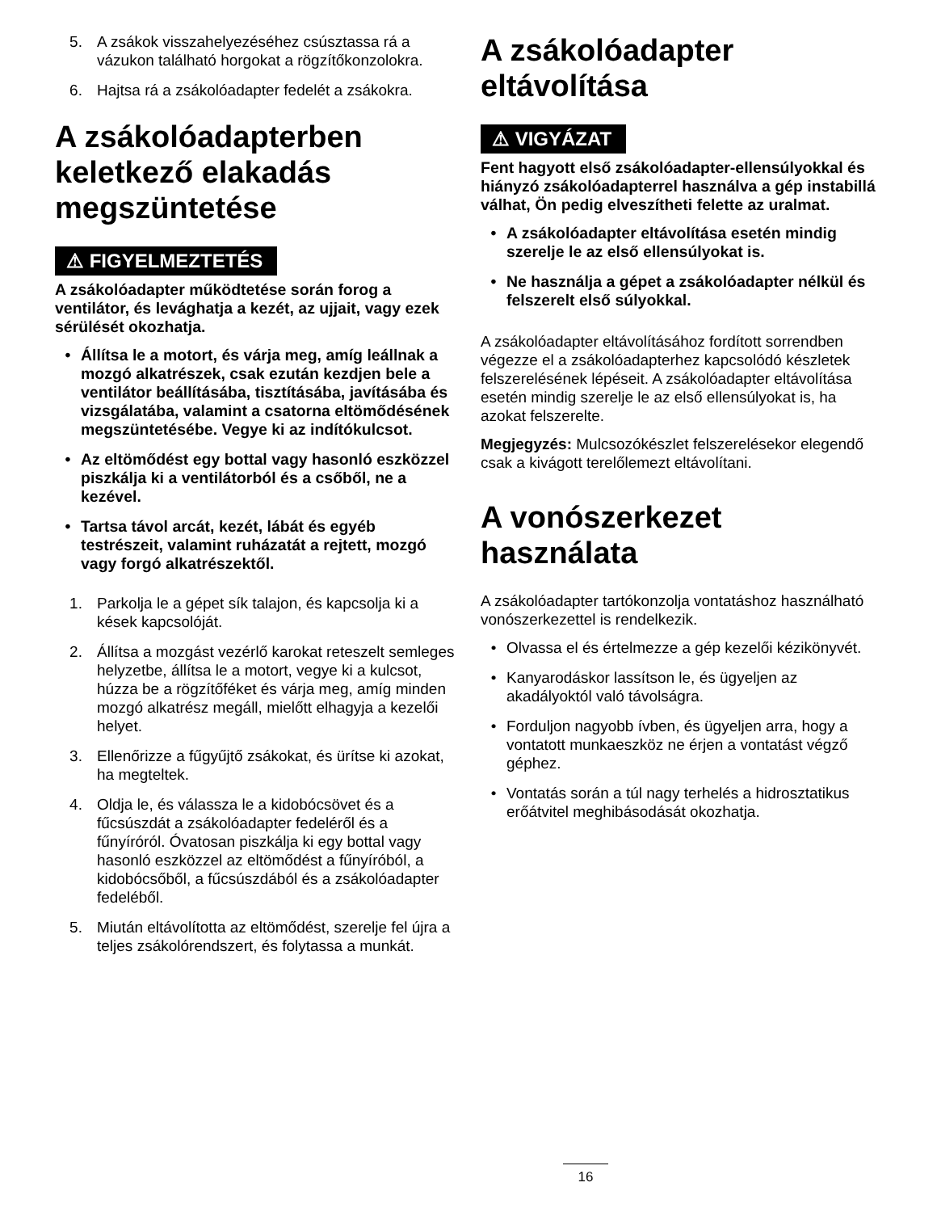5. A zsákok visszahelyezéséhez csúsztassa rá a vázukon található horgokat a rögzítőkonzolokra.
6. Hajtsa rá a zsákolóadapter fedelét a zsákokra.
A zsákolóadapterben keletkező elakadás megszüntetése
⚠ FIGYELMEZTETÉS
A zsákolóadapter működtetése során forog a ventilátor, és levághatja a kezét, az ujjait, vagy ezek sérülését okozhatja.
• Állítsa le a motort, és várja meg, amíg leállnak a mozgó alkatrészek, csak ezután kezdjen bele a ventilátor beállításába, tisztításába, javításába és vizsgálatába, valamint a csatorna eltömődésének megszüntetésébe. Vegye ki az indítókulcsot.
• Az eltömődést egy bottal vagy hasonló eszközzel piszkálja ki a ventilátorból és a csőből, ne a kezével.
• Tartsa távol arcát, kezét, lábát és egyéb testrészeit, valamint ruházatát a rejtett, mozgó vagy forgó alkatrészektől.
1. Parkolja le a gépet sík talajon, és kapcsolja ki a kések kapcsolóját.
2. Állítsa a mozgást vezérlő karokat reteszelt semleges helyzetbe, állítsa le a motort, vegye ki a kulcsot, húzza be a rögzítőféket és várja meg, amíg minden mozgó alkatrész megáll, mielőtt elhagyja a kezelői helyet.
3. Ellenőrizze a fűgyűjtő zsákokat, és ürítse ki azokat, ha megteltek.
4. Oldja le, és válassza le a kidobócsövet és a fűcsúszdát a zsákolóadapter fedeléről és a fűnyíróról. Óvatosan piszkálja ki egy bottal vagy hasonló eszközzel az eltömődést a fűnyíróból, a kidobócsőből, a fűcsúszdából és a zsákolóadapter fedeléből.
5. Miután eltávolította az eltömődést, szerelje fel újra a teljes zsákolórendszert, és folytassa a munkát.
A zsákolóadapter eltávolítása
⚠ VIGYÁZAT
Fent hagyott első zsákolóadapter-ellensúlyokkal és hiányzó zsákolóadapterrel használva a gép instabillá válhat, Ön pedig elveszítheti felette az uralmat.
• A zsákolóadapter eltávolítása esetén mindig szerelje le az első ellensúlyokat is.
• Ne használja a gépet a zsákolóadapter nélkül és felszerelt első súlyokkal.
A zsákolóadapter eltávolításához fordított sorrendben végezze el a zsákolóadapterhez kapcsolódó készletek felszerelésének lépéseit. A zsákolóadapter eltávolítása esetén mindig szerelje le az első ellensúlyokat is, ha azokat felszerelte.
Megjegyzés: Mulcsozókészlet felszerelésekor elegendő csak a kivágott terelőlemezt eltávolítani.
A vonószerkezet használata
A zsákolóadapter tartókonzolja vontatáshoz használható vonószerkezettel is rendelkezik.
• Olvassa el és értelmezze a gép kezelői kézikönyvét.
• Kanyarodáskor lassítson le, és ügyeljen az akadályoktól való távolságra.
• Forduljon nagyobb ívben, és ügyeljen arra, hogy a vontatott munkaeszköz ne érjen a vontatást végző géphez.
• Vontatás során a túl nagy terhelés a hidrosztatikus erőátvitel meghibásodását okozhatja.
16